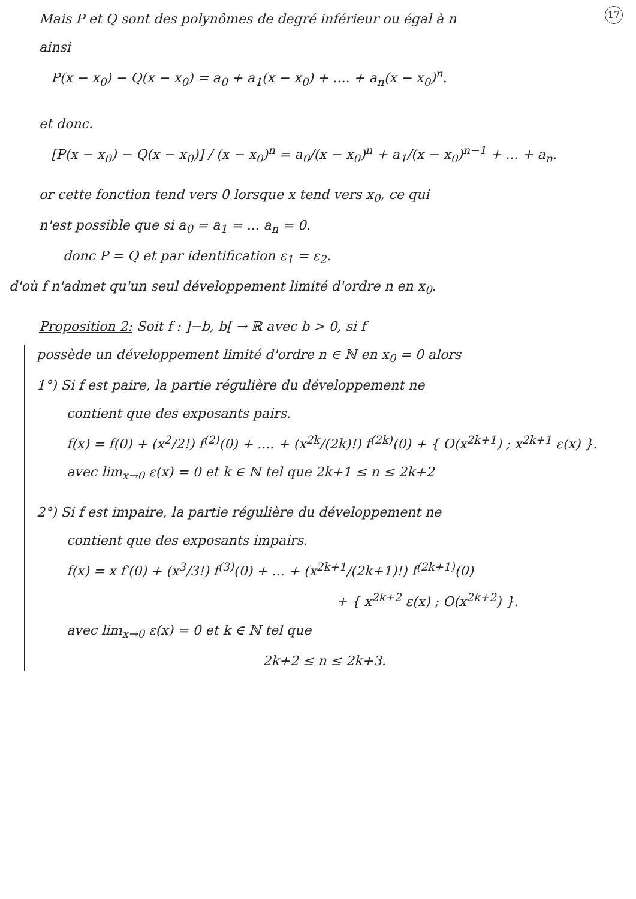17
Mais P et Q sont des polynômes de degré inférieur ou égal à n
ainsi
P(x − x<sub>0</sub>) − Q(x − x<sub>0</sub>) = a<sub>0</sub> + a<sub>1</sub>(x − x<sub>0</sub>) + .... + a<sub>n</sub>(x − x<sub>0</sub>)<sup>n</sup>.
et donc.
[P(x − x<sub>0</sub>) − Q(x − x<sub>0</sub>)] / (x − x<sub>0</sub>)<sup>n</sup> = a<sub>0</sub>/(x − x<sub>0</sub>)<sup>n</sup> + a<sub>1</sub>/(x − x<sub>0</sub>)<sup>n−1</sup> + ... + a<sub>n</sub>.
or cette fonction tend vers 0 lorsque x tend vers x<sub>0</sub>, ce qui
n'est possible que si a<sub>0</sub> = a<sub>1</sub> = ... a<sub>n</sub> = 0.
donc P = Q et par identification ε<sub>1</sub> = ε<sub>2</sub>.
d'où f n'admet qu'un seul développement limité d'ordre n en x<sub>0</sub>.
Proposition 2: Soit f : ]−b, b[ → ℝ avec b > 0, si f
possède un développement limité d'ordre n ∈ ℕ en x<sub>0</sub> = 0 alors
1°) Si f est paire, la partie régulière du développement ne
contient que des exposants pairs.
f(x) = f(0) + (x<sup>2</sup>/2!) f<sup>(2)</sup>(0) + .... + (x<sup>2k</sup>/(2k)!) f<sup>(2k)</sup>(0) + { O(x<sup>2k+1</sup>) ; x<sup>2k+1</sup> ε(x) }.
avec lim<sub>x→0</sub> ε(x) = 0 et k ∈ ℕ tel que 2k+1 ≤ n ≤ 2k+2
2°) Si f est impaire, la partie régulière du développement ne
contient que des exposants impairs.
f(x) = x f′(0) + (x<sup>3</sup>/3!) f<sup>(3)</sup>(0) + ... + (x<sup>2k+1</sup>/(2k+1)!) f<sup>(2k+1)</sup>(0)
+ { x<sup>2k+2</sup> ε(x) ; O(x<sup>2k+2</sup>) }.
avec lim<sub>x→0</sub> ε(x) = 0 et k ∈ ℕ tel que
2k+2 ≤ n ≤ 2k+3.